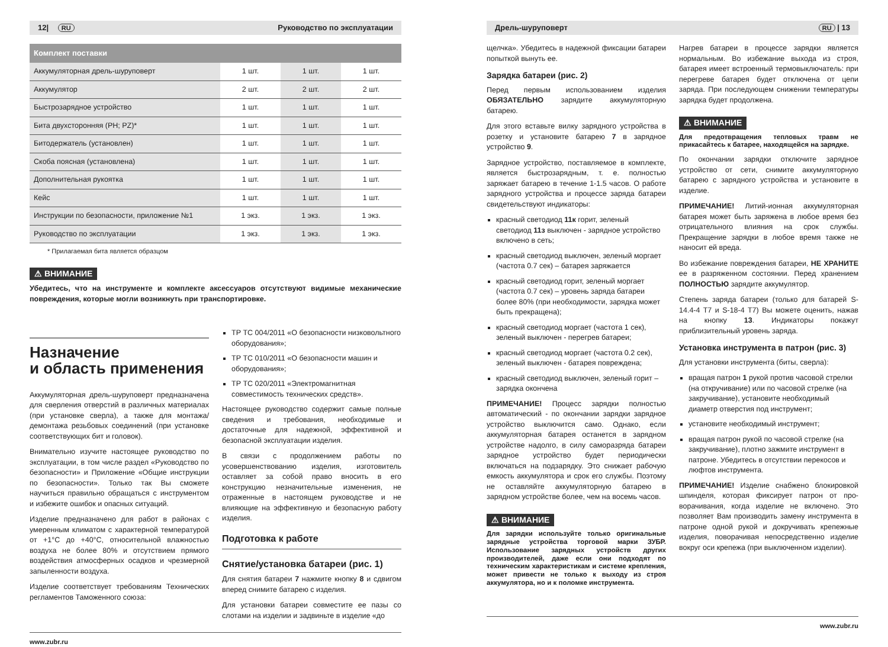12| RU Руководство по эксплуатации
| Комплект поставки | | | |
| --- | --- | --- | --- |
| Аккумуляторная дрель-шуруповерт | 1 шт. | 1 шт. | 1 шт. |
| Аккумулятор | 2 шт. | 2 шт. | 2 шт. |
| Быстрозарядное устройство | 1 шт. | 1 шт. | 1 шт. |
| Бита двухсторонняя (PH; PZ)* | 1 шт. | 1 шт. | 1 шт. |
| Битодержатель (установлен) | 1 шт. | 1 шт. | 1 шт. |
| Скоба поясная (установлена) | 1 шт. | 1 шт. | 1 шт. |
| Дополнительная рукоятка | 1 шт. | 1 шт. | 1 шт. |
| Кейс | 1 шт. | 1 шт. | 1 шт. |
| Инструкции по безопасности, приложение №1 | 1 экз. | 1 экз. | 1 экз. |
| Руководство по эксплуатации | 1 экз. | 1 экз. | 1 экз. |
* Прилагаемая бита является образцом
⚠ ВНИМАНИЕ
Убедитесь, что на инструменте и комплекте аксессуаров отсутствуют видимые механические повреждения, которые могли возникнуть при транспортировке.
Назначение
и область применения
Аккумуляторная дрель-шуруповерт предназначена для сверления отверстий в различных материалах (при установке сверла), а также для монтажа/демонтажа резьбовых соединений (при установке соответствующих бит и головок).
Внимательно изучите настоящее руководство по эксплуатации, в том числе раздел «Руководство по безопасности» и Приложение «Общие инструкции по безопасности». Только так Вы сможете научиться правильно обращаться с инструментом и избежите ошибок и опасных ситуаций.
Изделие предназначено для работ в районах с умеренным климатом с характерной температурой от +1°C до +40°C, относительной влажностью воздуха не более 80% и отсутствием прямого воздействия атмосферных осадков и чрезмерной запыленности воздуха.
Изделие соответствует требованиям Технических регламентов Таможенного союза:
ТР ТС 004/2011 «О безопасности низковольтного оборудования»;
ТР ТС 010/2011 «О безопасности машин и оборудования»;
ТР ТС 020/2011 «Электромагнитная совместимость технических средств».
Настоящее руководство содержит самые полные сведения и требования, необходимые и достаточные для надежной, эффективной и безопасной эксплуатации изделия.
В связи с продолжением работы по усовершенствованию изделия, изготовитель оставляет за собой право вносить в его конструкцию незначительные изменения, не отраженные в настоящем руководстве и не влияющие на эффективную и безопасную работу изделия.
Подготовка к работе
Снятие/установка батареи (рис. 1)
Для снятия батареи 7 нажмите кнопку 8 и сдвигом вперед снимите батарею с изделия.
Для установки батареи совместите ее пазы со слотами на изделии и задвиньте в изделие «до
www.zubr.ru
Дрель-шуруповерт RU | 13
щелчка». Убедитесь в надежной фиксации батареи попыткой вынуть ее.
Зарядка батареи (рис. 2)
Перед первым использованием изделия ОБЯЗАТЕЛЬНО зарядите аккумуляторную батарею.
Для этого вставьте вилку зарядного устройства в розетку и установите батарею 7 в зарядное устройство 9.
Зарядное устройство, поставляемое в комплекте, является быстрозарядным, т. е. полностью заряжает батарею в течение 1-1.5 часов. О работе зарядного устройства и процессе заряда батареи свидетельствуют индикаторы:
красный светодиод 11к горит, зеленый светодиод 11з выключен - зарядное устройство включено в сеть;
красный светодиод выключен, зеленый моргает (частота 0.7 сек) – батарея заряжается
красный светодиод горит, зеленый моргает (частота 0.7 сек) – уровень заряда батареи более 80% (при необходимости, зарядка может быть прекращена);
красный светодиод моргает (частота 1 сек), зеленый выключен - перегрев батареи;
красный светодиод моргает (частота 0.2 сек), зеленый выключен - батарея повреждена;
красный светодиод выключен, зеленый горит – зарядка окончена
ПРИМЕЧАНИЕ! Процесс зарядки полностью автоматический - по окончании зарядки зарядное устройство выключится само. Однако, если аккумуляторная батарея останется в зарядном устройстве надолго, в силу саморазряда батареи зарядное устройство будет периодически включаться на подзарядку. Это снижает рабочую емкость аккумулятора и срок его службы. Поэтому не оставляйте аккумуляторную батарею в зарядном устройстве более, чем на восемь часов.
⚠ ВНИМАНИЕ
Для зарядки используйте только оригинальные зарядные устройства торговой марки ЗУБР. Использование зарядных устройств других производителей, даже если они подходят по техническим характеристикам и системе крепления, может привести не только к выходу из строя аккумулятора, но и к поломке инструмента.
Нагрев батареи в процессе зарядки является нормальным. Во избежание выхода из строя, батарея имеет встроенный термовыключатель: при перегреве батарея будет отключена от цепи заряда. При последующем снижении температуры зарядка будет продолжена.
⚠ ВНИМАНИЕ
Для предотвращения тепловых травм не прикасайтесь к батарее, находящейся на зарядке.
По окончании зарядки отключите зарядное устройство от сети, снимите аккумуляторную батарею с зарядного устройства и установите в изделие.
ПРИМЕЧАНИЕ! Литий-ионная аккумуляторная батарея может быть заряжена в любое время без отрицательного влияния на срок службы. Прекращение зарядки в любое время также не наносит ей вреда.
Во избежание повреждения батареи, НЕ ХРАНИТЕ ее в разряженном состоянии. Перед хранением ПОЛНОСТЬЮ зарядите аккумулятор.
Степень заряда батареи (только для батарей S-14.4-4 T7 и S-18-4 T7) Вы можете оценить, нажав на кнопку 13. Индикаторы покажут приблизительный уровень заряда.
Установка инструмента в патрон (рис. 3)
Для установки инструмента (биты, сверла):
вращая патрон 1 рукой против часовой стрелки (на откручивание) или по часовой стрелке (на закручивание), установите необходимый диаметр отверстия под инструмент;
установите необходимый инструмент;
вращая патрон рукой по часовой стрелке (на закручивание), плотно зажмите инструмент в патроне. Убедитесь в отсутствии перекосов и люфтов инструмента.
ПРИМЕЧАНИЕ! Изделие снабжено блокировкой шпинделя, которая фиксирует патрон от про-ворачивания, когда изделие не включено. Это позволяет Вам производить замену инструмента в патроне одной рукой и докручивать крепежные изделия, поворачивая непосредственно изделие вокруг оси крепежа (при выключенном изделии).
www.zubr.ru